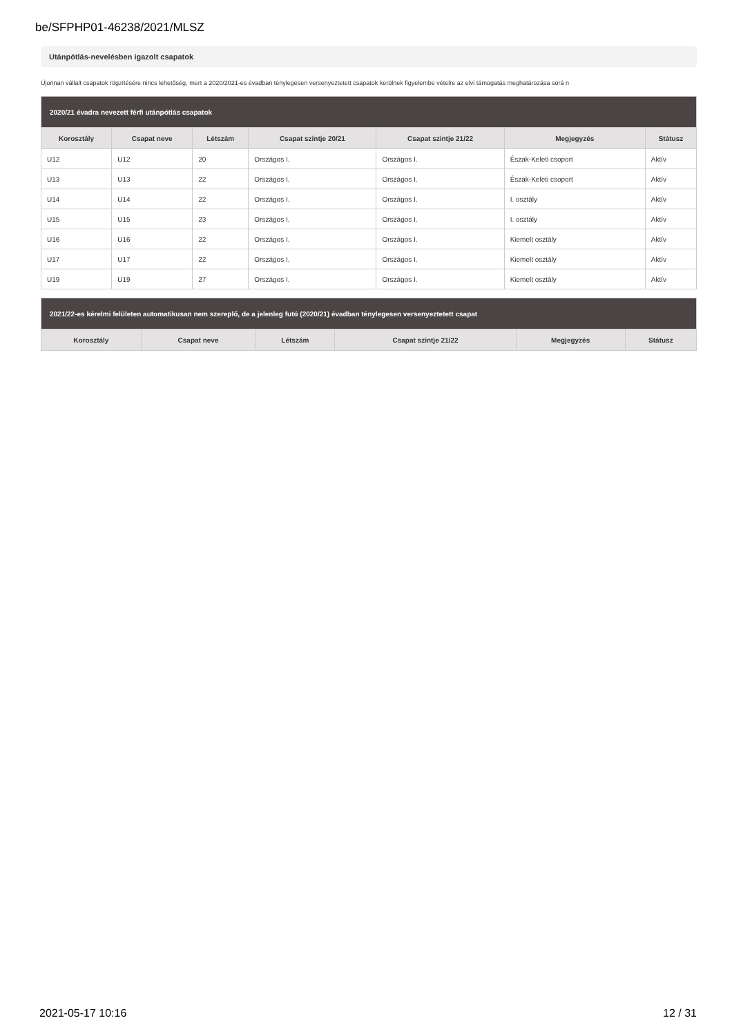be/SFPHP01-46238/2021/MLSZ
Utánpótlás-nevelésben igazolt csapatok
Újonnan vállalt csapatok rögzítésére nincs lehetőség, mert a 2020/2021-es évadban ténylegesen versenyeztetett csapatok kerülnek figyelembe vételre az elvi támogatás meghatározása sorá n
| 2020/21 évadra nevezett férfi utánpótlás csapatok | | | | | | |
| Korosztály | Csapat neve | Létszám | Csapat szintje 20/21 | Csapat szintje 21/22 | Megjegyzés | Státusz |
| U12 | U12 | 20 | Országos I. | Országos I. | Észak-Keleti csoport | Aktív |
| U13 | U13 | 22 | Országos I. | Országos I. | Észak-Keleti csoport | Aktív |
| U14 | U14 | 22 | Országos I. | Országos I. | I. osztály | Aktív |
| U15 | U15 | 23 | Országos I. | Országos I. | I. osztály | Aktív |
| U16 | U16 | 22 | Országos I. | Országos I. | Kiemelt osztály | Aktív |
| U17 | U17 | 22 | Országos I. | Országos I. | Kiemelt osztály | Aktív |
| U19 | U19 | 27 | Országos I. | Országos I. | Kiemelt osztály | Aktív |
| 2021/22-es kérelmi felületen automatikusan nem szereplő, de a jelenleg futó (2020/21) évadban ténylegesen versenyeztetett csapat | | | | | |
| Korosztály | Csapat neve | Létszám | Csapat szintje 21/22 | Megjegyzés | Státusz |
2021-05-17 10:16 12 / 31